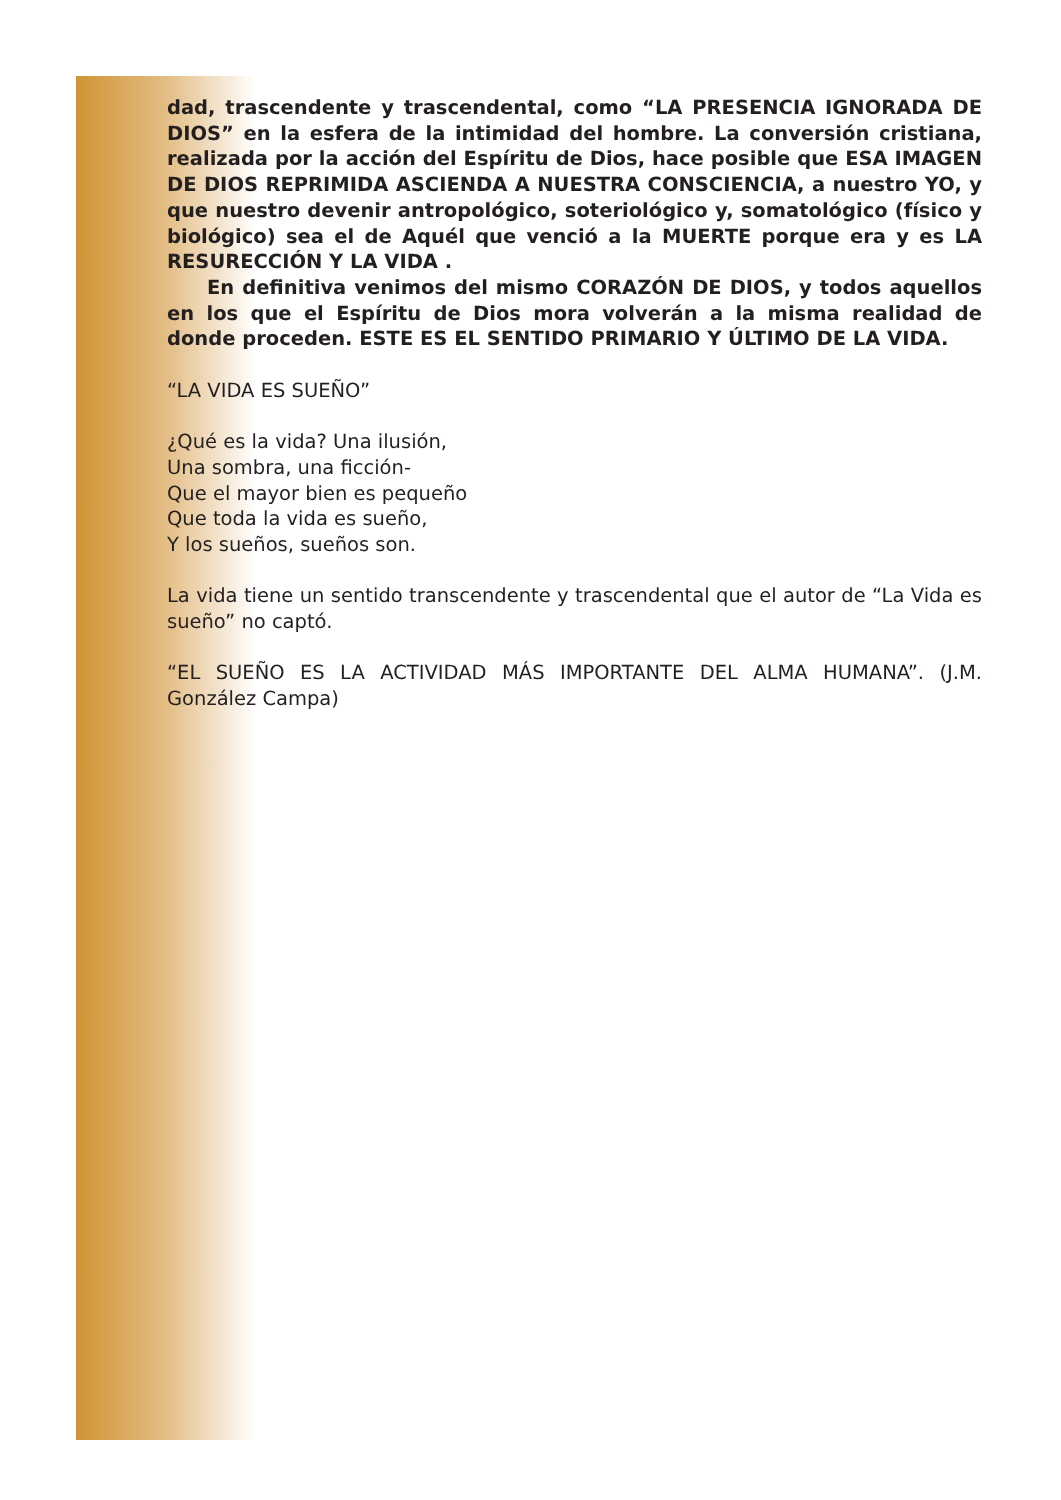dad, trascendente y trascendental, como “LA PRESENCIA IGNORADA DE DIOS” en la esfera de la intimidad del hombre. La conversión cristiana, realizada por la acción del Espíritu de Dios, hace posible que ESA IMAGEN DE DIOS REPRIMIDA ASCIENDA A NUESTRA CONSCIENCIA, a nuestro YO, y que nuestro devenir antropológico, soteriológico y, somatológico (físico y biológico) sea el de Aquél que venció a la MUERTE porque era y es LA RESURECCIÓN Y LA VIDA .
En definitiva venimos del mismo CORAZÓN DE DIOS, y todos aquellos en los que el Espíritu de Dios mora volverán a la misma realidad de donde proceden. ESTE ES EL SENTIDO PRIMARIO Y ÚLTIMO DE LA VIDA.
“LA VIDA ES SUEÑO”
¿Qué es la vida? Una ilusión,
Una sombra, una ficción-
Que el mayor bien es pequeño
Que toda la vida es sueño,
Y los sueños, sueños son.
La vida tiene un sentido transcendente y trascendental que el autor de “La Vida es sueño” no captó.
“EL SUEÑO ES LA ACTIVIDAD MÁS IMPORTANTE DEL ALMA HUMANA”. (J.M. González Campa)